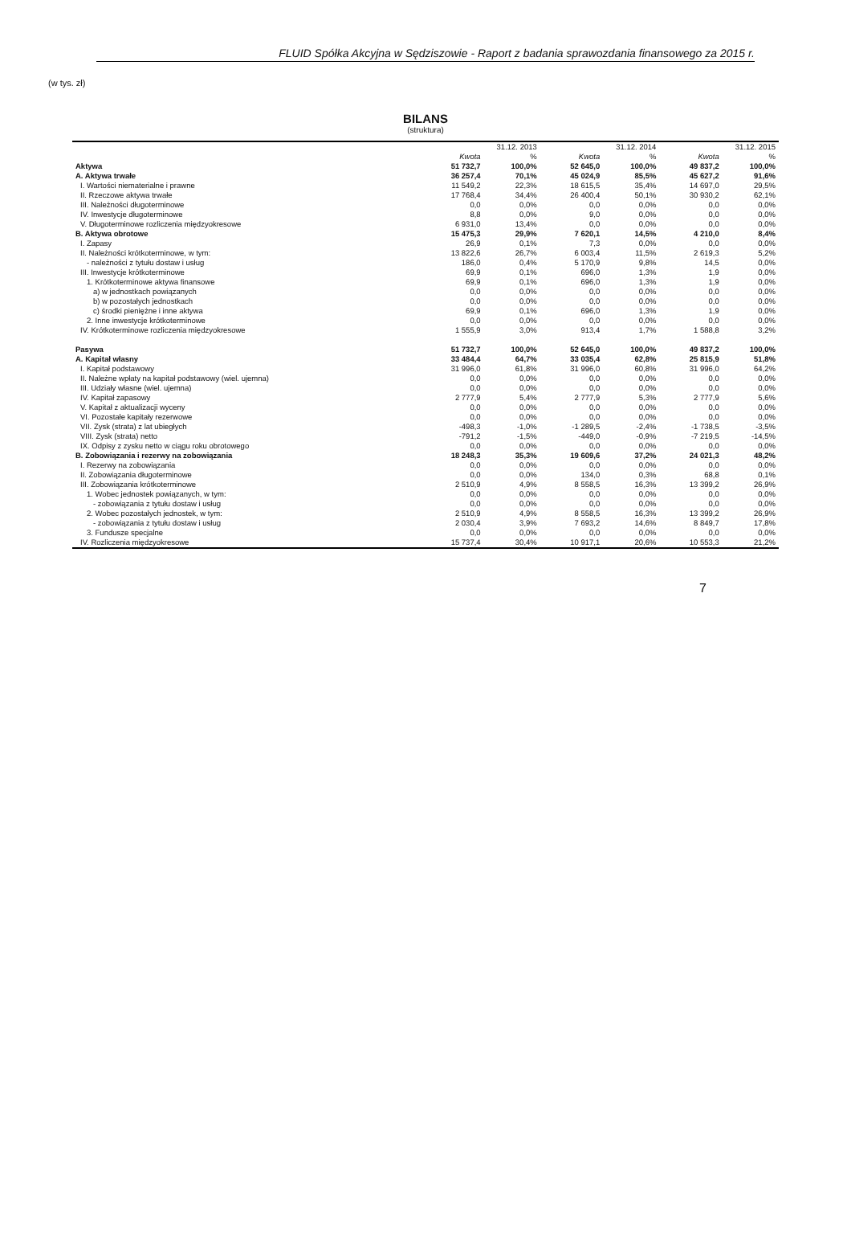FLUID Spółka Akcyjna w Sędziszowie - Raport z badania sprawozdania finansowego za 2015 r.
(w tys. zł)
BILANS
(struktura)
| | 31.12. 2013 | | 31.12. 2014 | | 31.12. 2015 | |
| --- | --- | --- | --- | --- | --- | --- |
| | Kwota | % | Kwota | % | Kwota | % |
| Aktywa | 51 732,7 | 100,0% | 52 645,0 | 100,0% | 49 837,2 | 100,0% |
| A. Aktywa trwałe | 36 257,4 | 70,1% | 45 024,9 | 85,5% | 45 627,2 | 91,6% |
| I. Wartości niematerialne i prawne | 11 549,2 | 22,3% | 18 615,5 | 35,4% | 14 697,0 | 29,5% |
| II. Rzeczowe aktywa trwałe | 17 768,4 | 34,4% | 26 400,4 | 50,1% | 30 930,2 | 62,1% |
| III. Należności długoterminowe | 0,0 | 0,0% | 0,0 | 0,0% | 0,0 | 0,0% |
| IV. Inwestycje długoterminowe | 8,8 | 0,0% | 9,0 | 0,0% | 0,0 | 0,0% |
| V. Długoterminowe rozliczenia międzyokresowe | 6 931,0 | 13,4% | 0,0 | 0,0% | 0,0 | 0,0% |
| B. Aktywa obrotowe | 15 475,3 | 29,9% | 7 620,1 | 14,5% | 4 210,0 | 8,4% |
| I. Zapasy | 26,9 | 0,1% | 7,3 | 0,0% | 0,0 | 0,0% |
| II. Należności krótkoterminowe, w tym: | 13 822,6 | 26,7% | 6 003,4 | 11,5% | 2 619,3 | 5,2% |
| - należności z tytułu dostaw i usług | 186,0 | 0,4% | 5 170,9 | 9,8% | 14,5 | 0,0% |
| III. Inwestycje krótkoterminowe | 69,9 | 0,1% | 696,0 | 1,3% | 1,9 | 0,0% |
| 1. Krótkoterminowe aktywa finansowe | 69,9 | 0,1% | 696,0 | 1,3% | 1,9 | 0,0% |
| a) w jednostkach powiązanych | 0,0 | 0,0% | 0,0 | 0,0% | 0,0 | 0,0% |
| b) w pozostałych jednostkach | 0,0 | 0,0% | 0,0 | 0,0% | 0,0 | 0,0% |
| c) środki pieniężne i inne aktywa | 69,9 | 0,1% | 696,0 | 1,3% | 1,9 | 0,0% |
| 2. Inne inwestycje krótkoterminowe | 0,0 | 0,0% | 0,0 | 0,0% | 0,0 | 0,0% |
| IV. Krótkoterminowe rozliczenia międzyokresowe | 1 555,9 | 3,0% | 913,4 | 1,7% | 1 588,8 | 3,2% |
| Pasywa | 51 732,7 | 100,0% | 52 645,0 | 100,0% | 49 837,2 | 100,0% |
| A. Kapitał własny | 33 484,4 | 64,7% | 33 035,4 | 62,8% | 25 815,9 | 51,8% |
| I. Kapitał podstawowy | 31 996,0 | 61,8% | 31 996,0 | 60,8% | 31 996,0 | 64,2% |
| II. Należne wpłaty na kapitał podstawowy (wiel. ujemna) | 0,0 | 0,0% | 0,0 | 0,0% | 0,0 | 0,0% |
| III. Udziały własne (wiel. ujemna) | 0,0 | 0,0% | 0,0 | 0,0% | 0,0 | 0,0% |
| IV. Kapitał zapasowy | 2 777,9 | 5,4% | 2 777,9 | 5,3% | 2 777,9 | 5,6% |
| V. Kapitał z aktualizacji wyceny | 0,0 | 0,0% | 0,0 | 0,0% | 0,0 | 0,0% |
| VI. Pozostałe kapitały rezerwowe | 0,0 | 0,0% | 0,0 | 0,0% | 0,0 | 0,0% |
| VII. Zysk (strata) z lat ubiegłych | -498,3 | -1,0% | -1 289,5 | -2,4% | -1 738,5 | -3,5% |
| VIII. Zysk (strata) netto | -791,2 | -1,5% | -449,0 | -0,9% | -7 219,5 | -14,5% |
| IX. Odpisy z zysku netto w ciągu roku obrotowego | 0,0 | 0,0% | 0,0 | 0,0% | 0,0 | 0,0% |
| B. Zobowiązania i rezerwy na zobowiązania | 18 248,3 | 35,3% | 19 609,6 | 37,2% | 24 021,3 | 48,2% |
| I. Rezerwy na zobowiązania | 0,0 | 0,0% | 0,0 | 0,0% | 0,0 | 0,0% |
| II. Zobowiązania długoterminowe | 0,0 | 0,0% | 134,0 | 0,3% | 68,8 | 0,1% |
| III. Zobowiązania krótkoterminowe | 2 510,9 | 4,9% | 8 558,5 | 16,3% | 13 399,2 | 26,9% |
| 1. Wobec jednostek powiązanych, w tym: | 0,0 | 0,0% | 0,0 | 0,0% | 0,0 | 0,0% |
| - zobowiązania z tytułu dostaw i usług | 0,0 | 0,0% | 0,0 | 0,0% | 0,0 | 0,0% |
| 2. Wobec pozostałych jednostek, w tym: | 2 510,9 | 4,9% | 8 558,5 | 16,3% | 13 399,2 | 26,9% |
| - zobowiązania z tytułu dostaw i usług | 2 030,4 | 3,9% | 7 693,2 | 14,6% | 8 849,7 | 17,8% |
| 3. Fundusze specjalne | 0,0 | 0,0% | 0,0 | 0,0% | 0,0 | 0,0% |
| IV. Rozliczenia międzyokresowe | 15 737,4 | 30,4% | 10 917,1 | 20,6% | 10 553,3 | 21,2% |
7